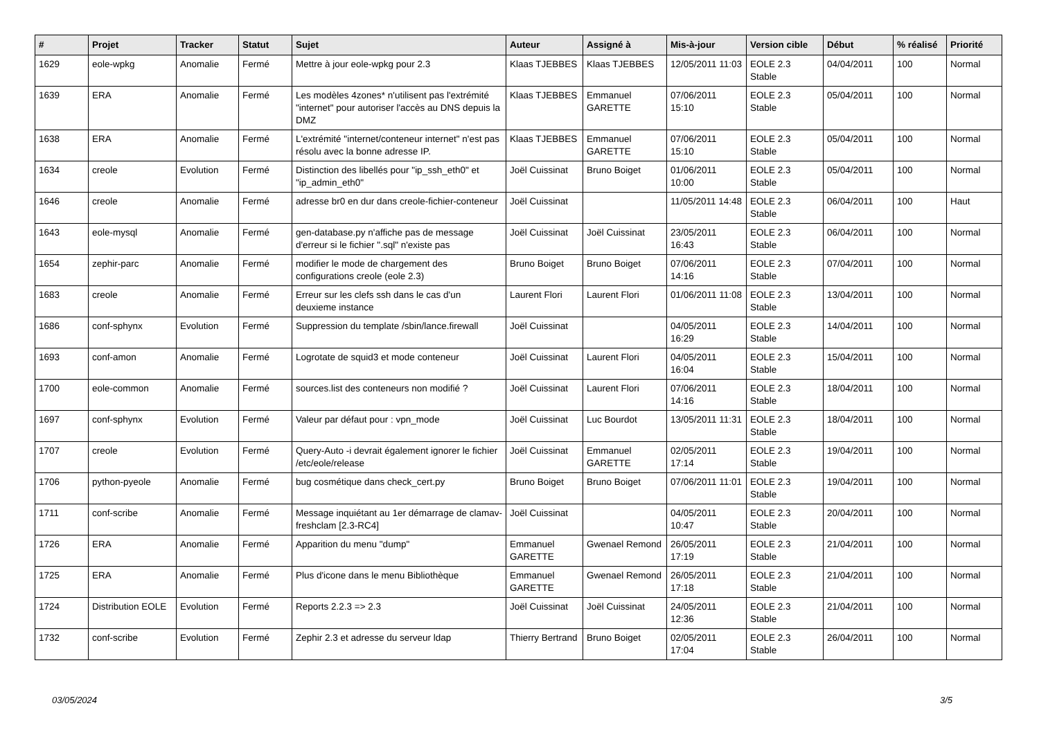| # | Projet | Tracker | Statut | Sujet | Auteur | Assigné à | Mis-à-jour | Version cible | Début | % réalisé | Priorité |
| --- | --- | --- | --- | --- | --- | --- | --- | --- | --- | --- | --- |
| 1629 | eole-wpkg | Anomalie | Fermé | Mettre à jour eole-wpkg pour 2.3 | Klaas TJEBBES | Klaas TJEBBES | 12/05/2011 11:03 | EOLE 2.3 Stable | 04/04/2011 | 100 | Normal |
| 1639 | ERA | Anomalie | Fermé | Les modèles 4zones* n'utilisent pas l'extrémité "internet" pour autoriser l'accès au DNS depuis la DMZ | Klaas TJEBBES | Emmanuel GARETTE | 07/06/2011 15:10 | EOLE 2.3 Stable | 05/04/2011 | 100 | Normal |
| 1638 | ERA | Anomalie | Fermé | L'extrémité "internet/conteneur internet" n'est pas résolu avec la bonne adresse IP. | Klaas TJEBBES | Emmanuel GARETTE | 07/06/2011 15:10 | EOLE 2.3 Stable | 05/04/2011 | 100 | Normal |
| 1634 | creole | Evolution | Fermé | Distinction des libellés pour "ip_ssh_eth0" et "ip_admin_eth0" | Joël Cuissinat | Bruno Boiget | 01/06/2011 10:00 | EOLE 2.3 Stable | 05/04/2011 | 100 | Normal |
| 1646 | creole | Anomalie | Fermé | adresse br0 en dur dans creole-fichier-conteneur | Joël Cuissinat | | 11/05/2011 14:48 | EOLE 2.3 Stable | 06/04/2011 | 100 | Haut |
| 1643 | eole-mysql | Anomalie | Fermé | gen-database.py n'affiche pas de message d'erreur si le fichier ".sql" n'existe pas | Joël Cuissinat | Joël Cuissinat | 23/05/2011 16:43 | EOLE 2.3 Stable | 06/04/2011 | 100 | Normal |
| 1654 | zephir-parc | Anomalie | Fermé | modifier le mode de chargement des configurations creole (eole 2.3) | Bruno Boiget | Bruno Boiget | 07/06/2011 14:16 | EOLE 2.3 Stable | 07/04/2011 | 100 | Normal |
| 1683 | creole | Anomalie | Fermé | Erreur sur les clefs ssh dans le cas d'un deuxieme instance | Laurent Flori | Laurent Flori | 01/06/2011 11:08 | EOLE 2.3 Stable | 13/04/2011 | 100 | Normal |
| 1686 | conf-sphynx | Evolution | Fermé | Suppression du template /sbin/lance.firewall | Joël Cuissinat | | 04/05/2011 16:29 | EOLE 2.3 Stable | 14/04/2011 | 100 | Normal |
| 1693 | conf-amon | Anomalie | Fermé | Logrotate de squid3 et mode conteneur | Joël Cuissinat | Laurent Flori | 04/05/2011 16:04 | EOLE 2.3 Stable | 15/04/2011 | 100 | Normal |
| 1700 | eole-common | Anomalie | Fermé | sources.list des conteneurs non modifié ? | Joël Cuissinat | Laurent Flori | 07/06/2011 14:16 | EOLE 2.3 Stable | 18/04/2011 | 100 | Normal |
| 1697 | conf-sphynx | Evolution | Fermé | Valeur par défaut pour : vpn_mode | Joël Cuissinat | Luc Bourdot | 13/05/2011 11:31 | EOLE 2.3 Stable | 18/04/2011 | 100 | Normal |
| 1707 | creole | Evolution | Fermé | Query-Auto -i devrait également ignorer le fichier /etc/eole/release | Joël Cuissinat | Emmanuel GARETTE | 02/05/2011 17:14 | EOLE 2.3 Stable | 19/04/2011 | 100 | Normal |
| 1706 | python-pyeole | Anomalie | Fermé | bug cosmétique dans check_cert.py | Bruno Boiget | Bruno Boiget | 07/06/2011 11:01 | EOLE 2.3 Stable | 19/04/2011 | 100 | Normal |
| 1711 | conf-scribe | Anomalie | Fermé | Message inquiétant au 1er démarrage de clamav-freshclam [2.3-RC4] | Joël Cuissinat | | 04/05/2011 10:47 | EOLE 2.3 Stable | 20/04/2011 | 100 | Normal |
| 1726 | ERA | Anomalie | Fermé | Apparition du menu "dump" | Emmanuel GARETTE | Gwenael Remond | 26/05/2011 17:19 | EOLE 2.3 Stable | 21/04/2011 | 100 | Normal |
| 1725 | ERA | Anomalie | Fermé | Plus d'icone dans le menu Bibliothèque | Emmanuel GARETTE | Gwenael Remond | 26/05/2011 17:18 | EOLE 2.3 Stable | 21/04/2011 | 100 | Normal |
| 1724 | Distribution EOLE | Evolution | Fermé | Reports 2.2.3 => 2.3 | Joël Cuissinat | Joël Cuissinat | 24/05/2011 12:36 | EOLE 2.3 Stable | 21/04/2011 | 100 | Normal |
| 1732 | conf-scribe | Evolution | Fermé | Zephir 2.3 et adresse du serveur ldap | Thierry Bertrand | Bruno Boiget | 02/05/2011 17:04 | EOLE 2.3 Stable | 26/04/2011 | 100 | Normal |
03/05/2024 3/5